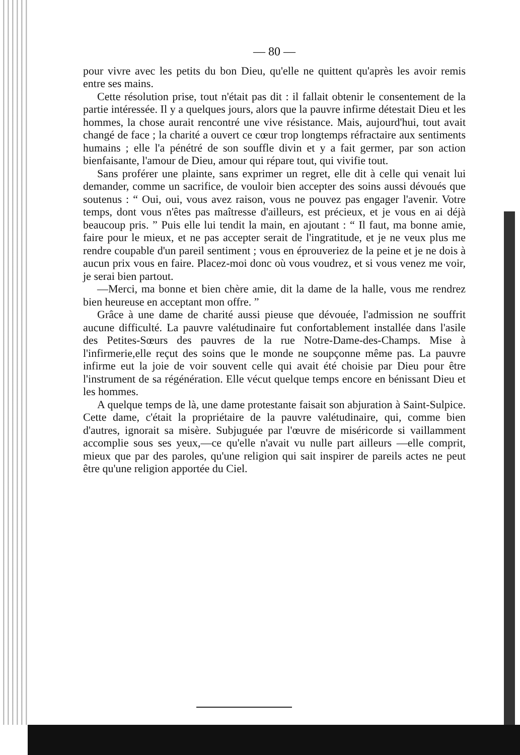— 80 —
pour vivre avec les petits du bon Dieu, qu'elle ne quittent qu'après les avoir remis entre ses mains.
Cette résolution prise, tout n'était pas dit : il fallait obtenir le consentement de la partie intéressée. Il y a quelques jours, alors que la pauvre infirme détestait Dieu et les hommes, la chose aurait rencontré une vive résistance. Mais, aujourd'hui, tout avait changé de face ; la charité a ouvert ce cœur trop longtemps réfractaire aux sentiments humains ; elle l'a pénétré de son souffle divin et y a fait germer, par son action bienfaisante, l'amour de Dieu, amour qui répare tout, qui vivifie tout.
Sans proférer une plainte, sans exprimer un regret, elle dit à celle qui venait lui demander, comme un sacrifice, de vouloir bien accepter des soins aussi dévoués que soutenus : “ Oui, oui, vous avez raison, vous ne pouvez pas engager l'avenir. Votre temps, dont vous n'êtes pas maîtresse d'ailleurs, est précieux, et je vous en ai déjà beaucoup pris. ” Puis elle lui tendit la main, en ajoutant : “ Il faut, ma bonne amie, faire pour le mieux, et ne pas accepter serait de l'ingratitude, et je ne veux plus me rendre coupable d'un pareil sentiment ; vous en éprouveriez de la peine et je ne dois à aucun prix vous en faire. Placez-moi donc où vous voudrez, et si vous venez me voir, je serai bien partout.
—Merci, ma bonne et bien chère amie, dit la dame de la halle, vous me rendrez bien heureuse en acceptant mon offre. ”
Grâce à une dame de charité aussi pieuse que dévouée, l'admission ne souffrit aucune difficulté. La pauvre valétudinaire fut confortablement installée dans l'asile des Petites-Sœurs des pauvres de la rue Notre-Dame-des-Champs. Mise à l'infirmerie,elle reçut des soins que le monde ne soupçonne même pas. La pauvre infirme eut la joie de voir souvent celle qui avait été choisie par Dieu pour être l'instrument de sa régénération. Elle vécut quelque temps encore en bénissant Dieu et les hommes.
A quelque temps de là, une dame protestante faisait son abjuration à Saint-Sulpice. Cette dame, c'était la propriétaire de la pauvre valétudinaire, qui, comme bien d'autres, ignorait sa misère. Subjuguée par l'œuvre de miséricorde si vaillamment accomplie sous ses yeux,—ce qu'elle n'avait vu nulle part ailleurs —elle comprit, mieux que par des paroles, qu'une religion qui sait inspirer de pareils actes ne peut être qu'une religion apportée du Ciel.